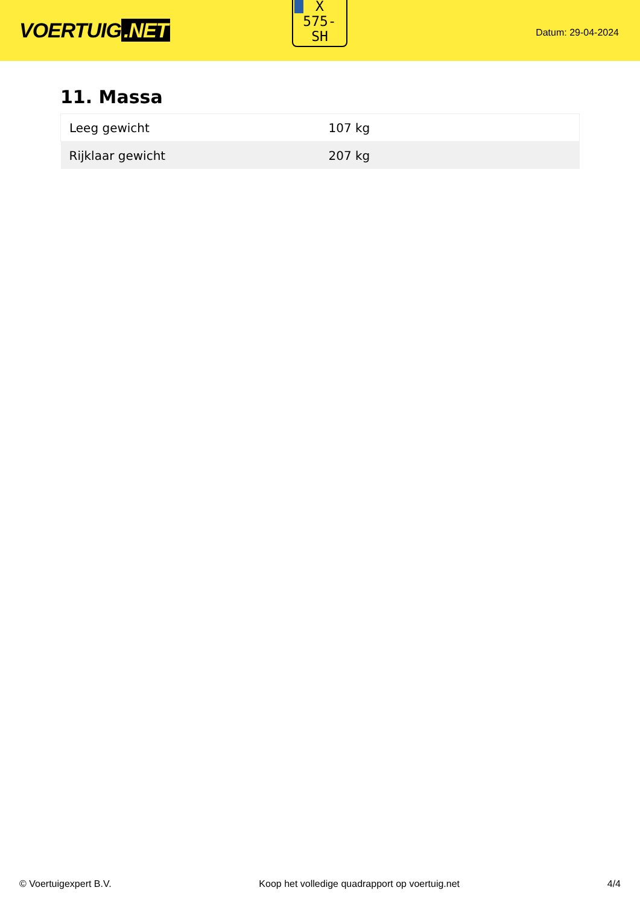VOERTUIG.NET
X
575-
SH
Datum: 29-04-2024
11. Massa
| Leeg gewicht | 107 kg |
| Rijklaar gewicht | 207 kg |
© Voertuigexpert B.V. Koop het volledige quadrapport op voertuig.net 4/4